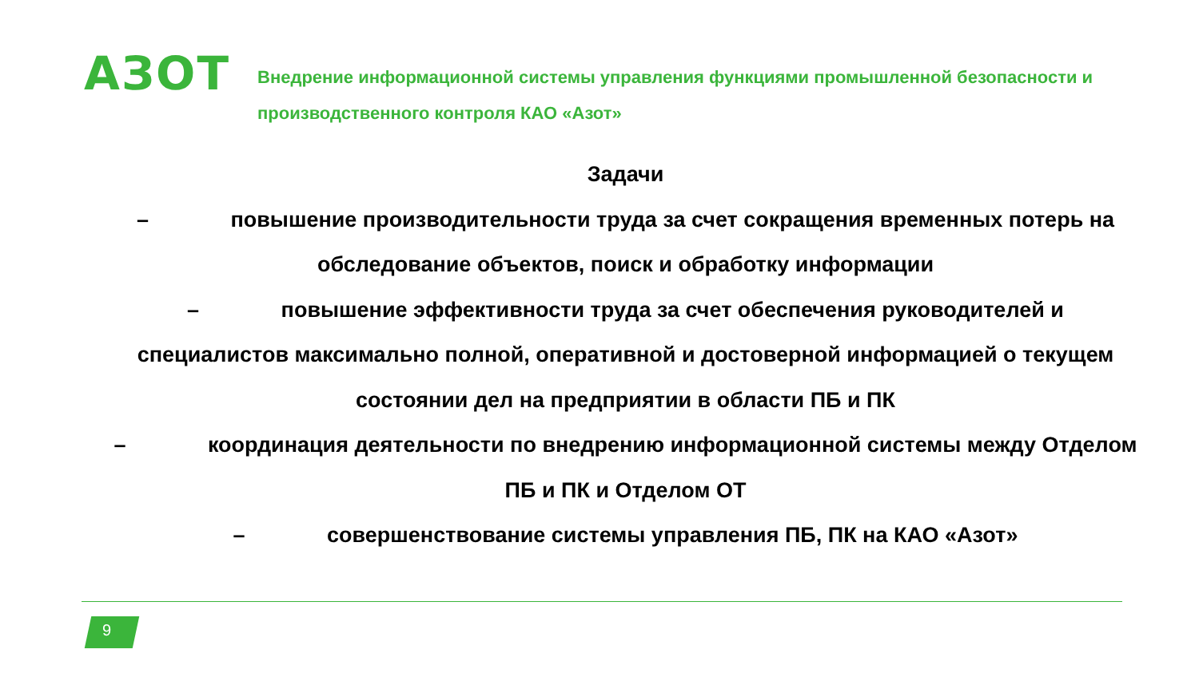АЗОТ
Внедрение информационной системы управления функциями промышленной безопасности и производственного контроля КАО «Азот»
Задачи
– повышение производительности труда за счет сокращения временных потерь на обследование объектов, поиск и обработку информации
– повышение эффективности труда за счет обеспечения руководителей и специалистов максимально полной, оперативной и достоверной информацией о текущем состоянии дел на предприятии в области ПБ и ПК
– координация деятельности по внедрению информационной системы между Отделом ПБ и ПК и Отделом ОТ
– совершенствование системы управления ПБ, ПК на КАО «Азот»
9